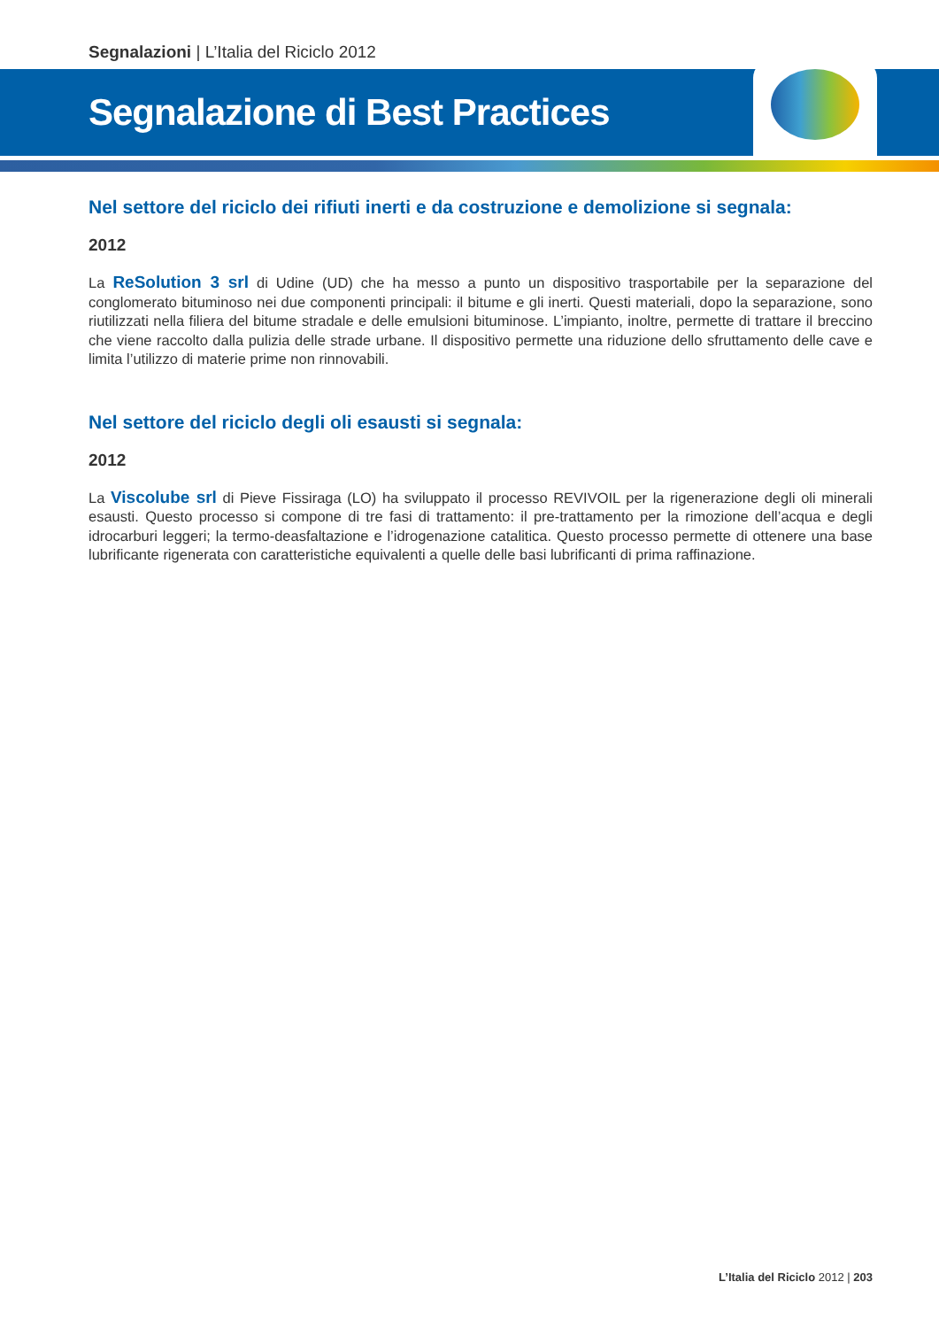Segnalazioni | L’Italia del Riciclo 2012
Segnalazione di Best Practices
Nel settore del riciclo dei rifiuti inerti e da costruzione e demolizione si segnala:
2012
La ReSolution 3 srl di Udine (UD) che ha messo a punto un dispositivo trasportabile per la separazione del conglomerato bituminoso nei due componenti principali: il bitume e gli inerti. Questi materiali, dopo la separazione, sono riutilizzati nella filiera del bitume stradale e delle emulsioni bituminose. L’impianto, inoltre, permette di trattare il breccino che viene raccolto dalla pulizia delle strade urbane. Il dispositivo permette una riduzione dello sfruttamento delle cave e limita l’utilizzo di materie prime non rinnovabili.
Nel settore del riciclo degli oli esausti si segnala:
2012
La Viscolube srl di Pieve Fissiraga (LO) ha sviluppato il processo REVIVOIL per la rigenerazione degli oli minerali esausti. Questo processo si compone di tre fasi di trattamento: il pre-trattamento per la rimozione dell’acqua e degli idrocarburi leggeri; la termo-deasfaltazione e l’idrogenazione catalitica. Questo processo permette di ottenere una base lubrificante rigenerata con caratteristiche equivalenti a quelle delle basi lubrificanti di prima raffinazione.
L’Italia del Riciclo 2012 | 203